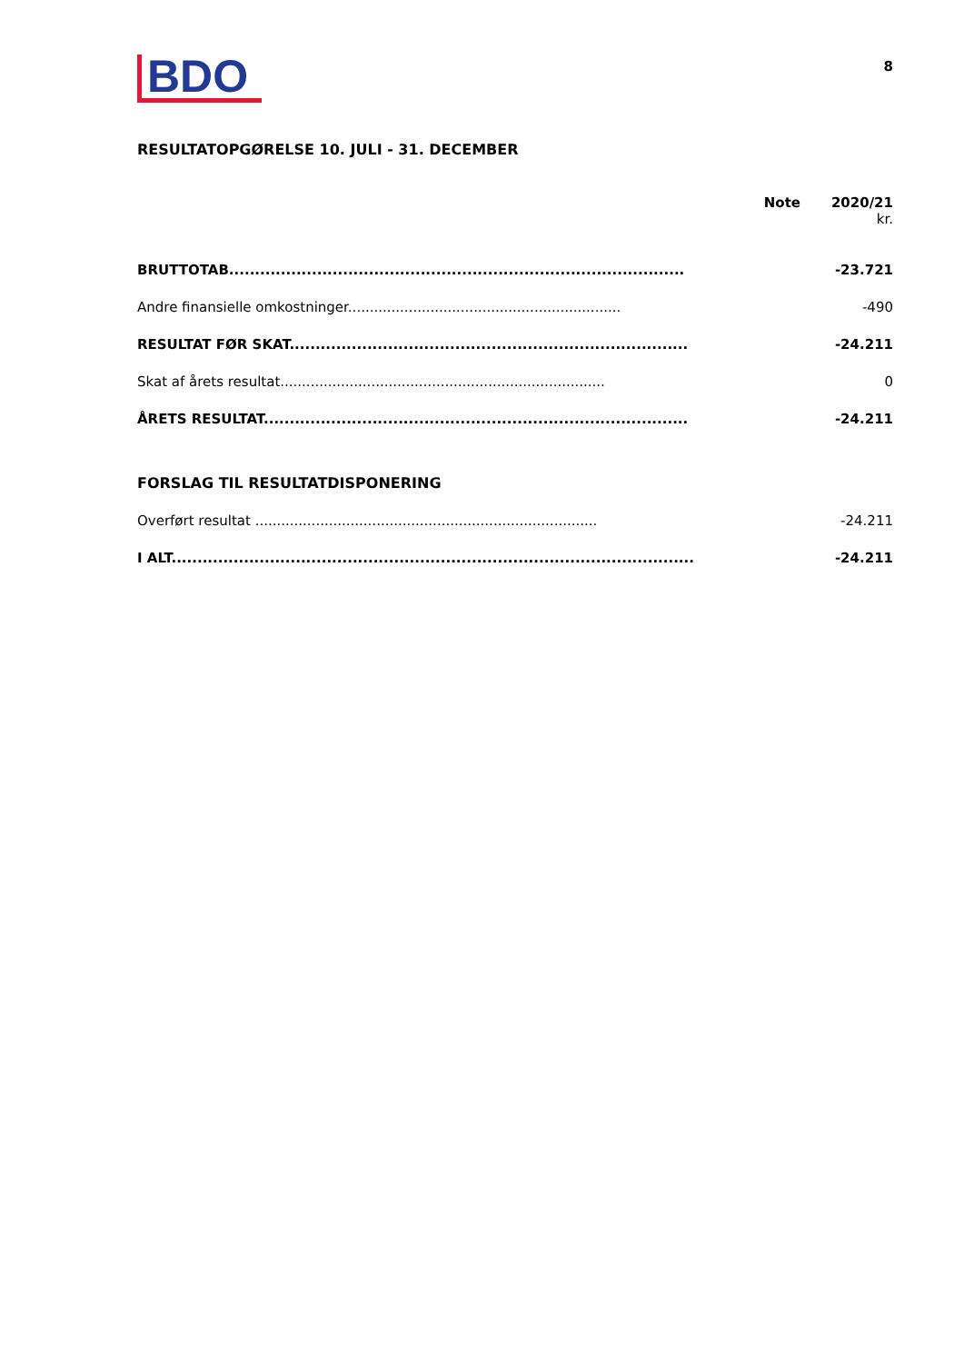BDO
8
RESULTATOPGØRELSE 10. JULI - 31. DECEMBER
| | Note | 2020/21 kr. |
| --- | --- | --- |
| BRUTTOTAB........................................................................................ | | -23.721 |
| Andre finansielle omkostninger............................................................... | | -490 |
| RESULTAT FØR SKAT............................................................................. | | -24.211 |
| Skat af årets resultat........................................................................... | | 0 |
| ÅRETS RESULTAT.................................................................................. | | -24.211 |
| FORSLAG TIL RESULTATDISPONERING | | |
| Overført resultat ............................................................................... | | -24.211 |
| I ALT..................................................................................................... | | -24.211 |